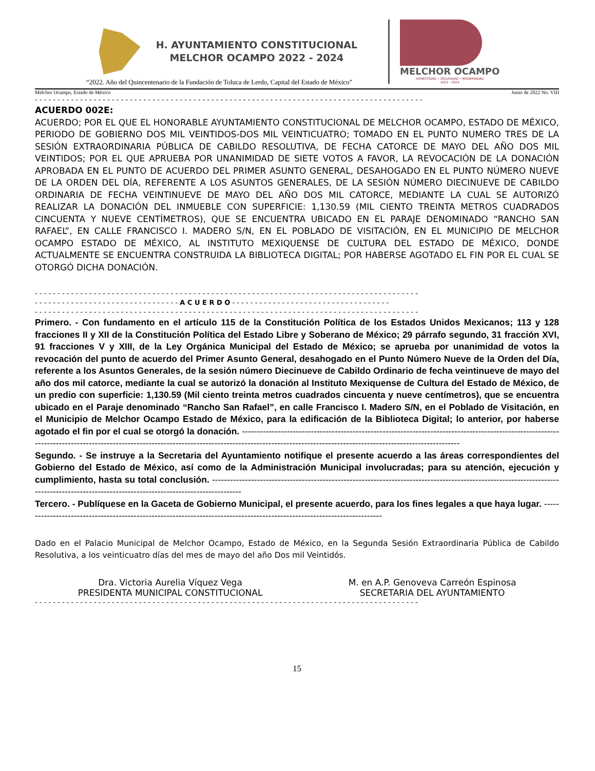H. AYUNTAMIENTO CONSTITUCIONAL
MELCHOR OCAMPO 2022 - 2024
MELCHOR OCAMPO
HONESTIDAD • SEGURIDAD • MODERNIDAD
2022 - 2024
“2022. Año del Quincentenario de la Fundación de Toluca de Lerdo, Capital del Estado de México”
Melchor Ocampo, Estado de México Junio de 2022 No. VIII
- - - - - - - - - - - - - - - - - - - - - - - - - - - - - - - - - - - - - - - - - - - - - - - - - - - - - - - - - - - - - - - - - - - - - - - - - - - - - - - - - - - - - -
ACUERDO 002E:
ACUERDO; POR EL QUE EL HONORABLE AYUNTAMIENTO CONSTITUCIONAL DE MELCHOR OCAMPO, ESTADO DE MÉXICO, PERIODO DE GOBIERNO DOS MIL VEINTIDOS-DOS MIL VEINTICUATRO; TOMADO EN EL PUNTO NUMERO TRES DE LA SESIÓN EXTRAORDINARIA PÚBLICA DE CABILDO RESOLUTIVA, DE FECHA CATORCE DE MAYO DEL AÑO DOS MIL VEINTIDOS; POR EL QUE APRUEBA POR UNANIMIDAD DE SIETE VOTOS A FAVOR, LA REVOCACIÓN DE LA DONACIÓN APROBADA EN EL PUNTO DE ACUERDO DEL PRIMER ASUNTO GENERAL, DESAHOGADO EN EL PUNTO NÚMERO NUEVE DE LA ORDEN DEL DÍA, REFERENTE A LOS ASUNTOS GENERALES, DE LA SESIÓN NÚMERO DIECINUEVE DE CABILDO ORDINARIA DE FECHA VEINTINUEVE DE MAYO DEL AÑO DOS MIL CATORCE, MEDIANTE LA CUAL SE AUTORIZÓ REALIZAR LA DONACIÓN DEL INMUEBLE CON SUPERFICIE: 1,130.59 (MIL CIENTO TREINTA METROS CUADRADOS CINCUENTA Y NUEVE CENTÍMETROS), QUE SE ENCUENTRA UBICADO EN EL PARAJE DENOMINADO “RANCHO SAN RAFAEL”, EN CALLE FRANCISCO I. MADERO S/N, EN EL POBLADO DE VISITACIÓN, EN EL MUNICIPIO DE MELCHOR OCAMPO ESTADO DE MÉXICO, AL INSTITUTO MEXIQUENSE DE CULTURA DEL ESTADO DE MÉXICO, DONDE ACTUALMENTE SE ENCUENTRA CONSTRUIDA LA BIBLIOTECA DIGITAL; POR HABERSE AGOTADO EL FIN POR EL CUAL SE OTORGÓ DICHA DONACIÓN.
- - - - - - - - - - - - - - - - - - - - - - - - - - - - - - - - - - - - - - - - - - - - - - - - - - - - - - - - - - - - - - - - - - - - - - - - - - - - - - - - - - - - -
- - - - - - - - - - - - - - - - - - - - - - - - - - - - - - - - A C U E R D O - - - - - - - - - - - - - - - - - - - - - - - - - - - - - - - - - - -
- - - - - - - - - - - - - - - - - - - - - - - - - - - - - - - - - - - - - - - - - - - - - - - - - - - - - - - - - - - - - - - - - - - - - - - - - - - - - - - - - - - - -
Primero. - Con fundamento en el artículo 115 de la Constitución Política de los Estados Unidos Mexicanos; 113 y 128 fracciones II y XII de la Constitución Política del Estado Libre y Soberano de México; 29 párrafo segundo, 31 fracción XVI, 91 fracciones V y XIII, de la Ley Orgánica Municipal del Estado de México; se aprueba por unanimidad de votos la revocación del punto de acuerdo del Primer Asunto General, desahogado en el Punto Número Nueve de la Orden del Día, referente a los Asuntos Generales, de la sesión número Diecinueve de Cabildo Ordinario de fecha veintinueve de mayo del año dos mil catorce, mediante la cual se autorizó la donación al Instituto Mexiquense de Cultura del Estado de México, de un predio con superficie: 1,130.59 (Mil ciento treinta metros cuadrados cincuenta y nueve centímetros), que se encuentra ubicado en el Paraje denominado “Rancho San Rafael”, en calle Francisco I. Madero S/N, en el Poblado de Visitación, en el Municipio de Melchor Ocampo Estado de México, para la edificación de la Biblioteca Digital; lo anterior, por haberse agotado el fin por el cual se otorgó la donación. --------------------------------------------------------------------------------------------------------------------------------------------------------------------------------------------------------------------------------------------------------
Segundo. - Se instruye a la Secretaria del Ayuntamiento notifique el presente acuerdo a las áreas correspondientes del Gobierno del Estado de México, así como de la Administración Municipal involucradas; para su atención, ejecución y cumplimiento, hasta su total conclusión. -----------------------------------------------------------------------------------------------------------------------------------------------------------------------------------------
Tercero. - Publíquese en la Gaceta de Gobierno Municipal, el presente acuerdo, para los fines legales a que haya lugar. -------------------------------------------------------------------------------------------------------------------------
Dado en el Palacio Municipal de Melchor Ocampo, Estado de México, en la Segunda Sesión Extraordinaria Pública de Cabildo Resolutiva, a los veinticuatro días del mes de mayo del año Dos mil Veintidós.
Dra. Victoria Aurelia Víquez Vega
PRESIDENTA MUNICIPAL CONSTITUCIONAL
M. en A.P. Genoveva Carreón Espinosa
SECRETARIA DEL AYUNTAMIENTO
- - - - - - - - - - - - - - - - - - - - - - - - - - - - - - - - - - - - - - - - - - - - - - - - - - - - - - - - - - - - - - - - - - - - - - - - - - - - - - - - - - - - -
15